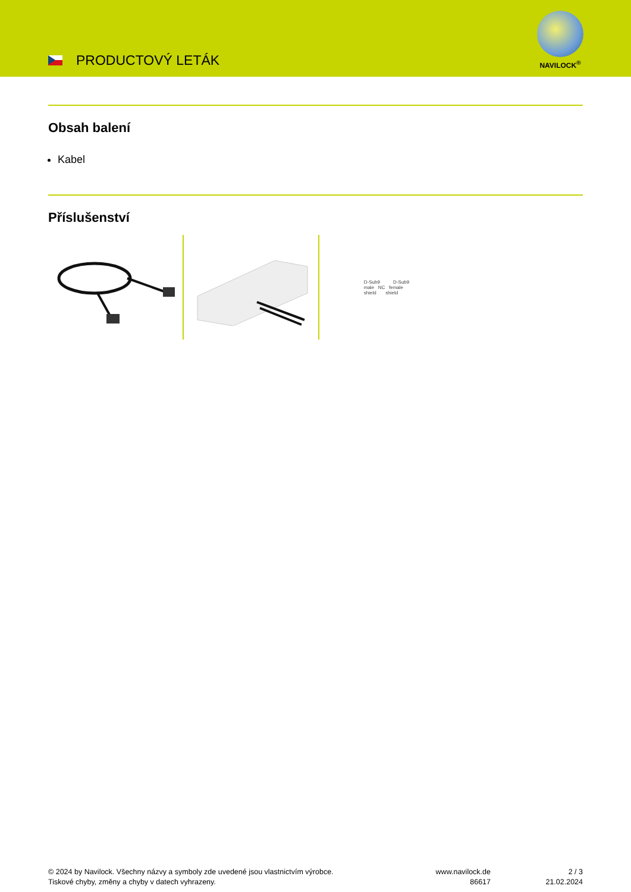PRODUCTOVÝ LETÁK
NAVILOCK<sup>®</sup>
Obsah balení
Kabel
Příslušenství
D-Sub9 D-Sub9
male NC female
shield shield
© 2024 by Navilock. Všechny názvy a symboly zde uvedené jsou vlastnictvím výrobce.
Tiskové chyby, změny a chyby v datech vyhrazeny.
www.navilock.de
86617
2 / 3
21.02.2024